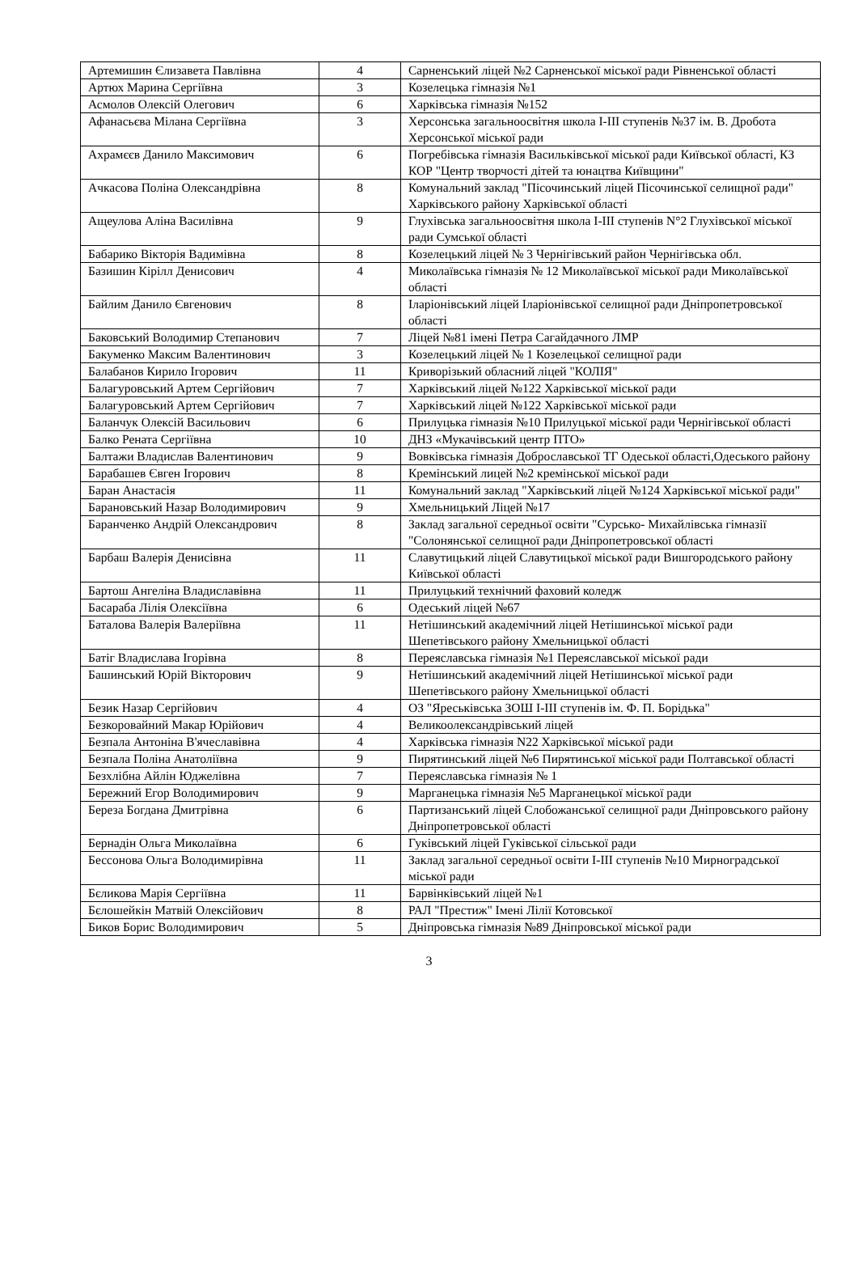| Артемишин Єлизавета Павлівна | 4 | Сарненський ліцей №2 Сарненської міської ради Рівненської області |
| Артюх Марина Сергіївна | 3 | Козелецька гімназія №1 |
| Асмолов Олексій Олегович | 6 | Харківська гімназія №152 |
| Афанасьєва Мілана Сергіївна | 3 | Херсонська загальноосвітня школа І-ІІІ ступенів №37 ім. В. Дробота Херсонської міської ради |
| Ахрамєєв Данило Максимович | 6 | Погребівська гімназія Васильківської міської ради Київської області, КЗ КОР "Центр творчості дітей та юнацтва Київщини" |
| Ачкасова Поліна Олександрівна | 8 | Комунальний заклад "Пісочинський ліцей Пісочинської селищної ради" Харківського району Харківської області |
| Ащеулова Аліна Василівна | 9 | Глухівська загальноосвітня школа І-ІІІ ступенів N°2 Глухівської міської ради Сумської області |
| Бабарико Вікторія Вадимівна | 8 | Козелецький ліцей № 3 Чернігівський район Чернігівська обл. |
| Базишин Кірілл Денисович | 4 | Миколаївська гімназія № 12 Миколаївської міської ради Миколаївської області |
| Байлим Данило Євгенович | 8 | Іларіонівський ліцей Іларіонівської селищної ради Дніпропетровської області |
| Баковський Володимир Степанович | 7 | Ліцей №81 імені Петра Сагайдачного ЛМР |
| Бакуменко Максим Валентинович | 3 | Козелецький ліцей № 1 Козелецької селищної ради |
| Балабанов Кирило Ігорович | 11 | Криворізький обласний ліцей "КОЛІЯ" |
| Балагуровський Артем Сергійович | 7 | Харківський ліцей №122 Харківської міської ради |
| Балагуровський Артем Сергійович | 7 | Харківський ліцей №122 Харківської міської ради |
| Баланчук Олексій Васильович | 6 | Прилуцька гімназія №10 Прилуцької міської ради Чернігівської області |
| Балко Рената Сергіївна | 10 | ДНЗ «Мукачівський центр ПТО» |
| Балтажи Владислав Валентинович | 9 | Вовківська гімназія Доброславської ТГ Одеської області,Одеського району |
| Барабашев Євген Ігорович | 8 | Кремінський лицей №2 кремінської міської ради |
| Баран Анастасія | 11 | Комунальний заклад "Харківський ліцей №124 Харківської міської ради" |
| Барановський Назар Володимирович | 9 | Хмельницький Ліцей №17 |
| Баранченко Андрій Олександрович | 8 | Заклад загальної середньої освіти "Сурсько- Михайлівська гімназії "Солонянської селищної ради Дніпропетровської області |
| Барбаш Валерія Денисівна | 11 | Славутицький ліцей Славутицької міської ради Вишгородського району Київської області |
| Бартош Ангеліна Владиславівна | 11 | Прилуцький технічний фаховий коледж |
| Басараба Лілія Олексіївна | 6 | Одеський ліцей №67 |
| Баталова Валерія Валеріївна | 11 | Нетішинський академічний ліцей Нетішинської міської ради Шепетівського району Хмельницької області |
| Батіг Владислава Ігорівна | 8 | Переяславська гімназія №1 Переяславської міської ради |
| Башинський Юрій Вікторович | 9 | Нетішинський академічний ліцей Нетішинської міської ради Шепетівського району Хмельницької області |
| Безик Назар Сергійович | 4 | ОЗ "Яреськівська ЗОШ І-ІІІ ступенів ім. Ф. П. Борідька" |
| Безкоровайний Макар Юрійович | 4 | Великоолександрівський ліцей |
| Безпала Антоніна В'ячеславівна | 4 | Харківська гімназія N22 Харківської міської ради |
| Безпала Поліна Анатоліївна | 9 | Пирятинський ліцей №6 Пирятинської міської ради Полтавської області |
| Безхлібна Айлін Юджелівна | 7 | Переяславська гімназія № 1 |
| Бережний Егор Володимирович | 9 | Марганецька гімназія №5 Марганецької міської ради |
| Береза Богдана Дмитрівна | 6 | Партизанський ліцей Слобожанської селищної ради Дніпровського району Дніпропетровської області |
| Бернадін Ольга Миколаївна | 6 | Гуківський ліцей Гуківської сільської ради |
| Бессонова Ольга Володимирівна | 11 | Заклад загальної середньої освіти І-ІІІ ступенів №10 Мирноградської міської ради |
| Бєликова Марія Сергіївна | 11 | Барвінківський ліцей №1 |
| Бєлошейкін Матвій Олексійович | 8 | РАЛ "Престиж" Імені Лілії Котовської |
| Биков Борис Володимирович | 5 | Дніпровська гімназія №89 Дніпровської міської ради |
3